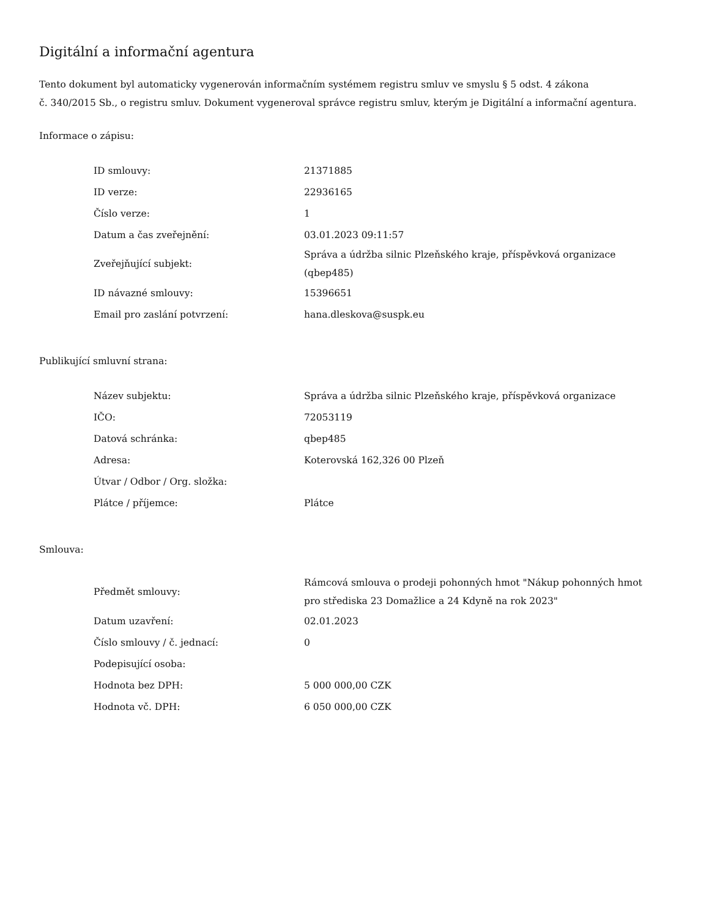Digitální a informační agentura
Tento dokument byl automaticky vygenerován informačním systémem registru smluv ve smyslu § 5 odst. 4 zákona
č. 340/2015 Sb., o registru smluv. Dokument vygeneroval správce registru smluv, kterým je Digitální a informační agentura.
Informace o zápisu:
| ID smlouvy: | 21371885 |
| ID verze: | 22936165 |
| Číslo verze: | 1 |
| Datum a čas zveřejnění: | 03.01.2023 09:11:57 |
| Zveřejňující subjekt: | Správa a údržba silnic Plzeňského kraje, příspěvková organizace (qbep485) |
| ID návazné smlouvy: | 15396651 |
| Email pro zaslání potvrzení: | hana.dleskova@suspk.eu |
Publikující smluvní strana:
| Název subjektu: | Správa a údržba silnic Plzeňského kraje, příspěvková organizace |
| IČO: | 72053119 |
| Datová schránka: | qbep485 |
| Adresa: | Koterovská 162,326 00 Plzeň |
| Útvar / Odbor / Org. složka: | |
| Plátce / příjemce: | Plátce |
Smlouva:
| Předmět smlouvy: | Rámcová smlouva o prodeji pohonných hmot "Nákup pohonných hmot pro střediska 23 Domažlice a 24 Kdyně na rok 2023" |
| Datum uzavření: | 02.01.2023 |
| Číslo smlouvy / č. jednací: | 0 |
| Podepisující osoba: | |
| Hodnota bez DPH: | 5 000 000,00 CZK |
| Hodnota vč. DPH: | 6 050 000,00 CZK |